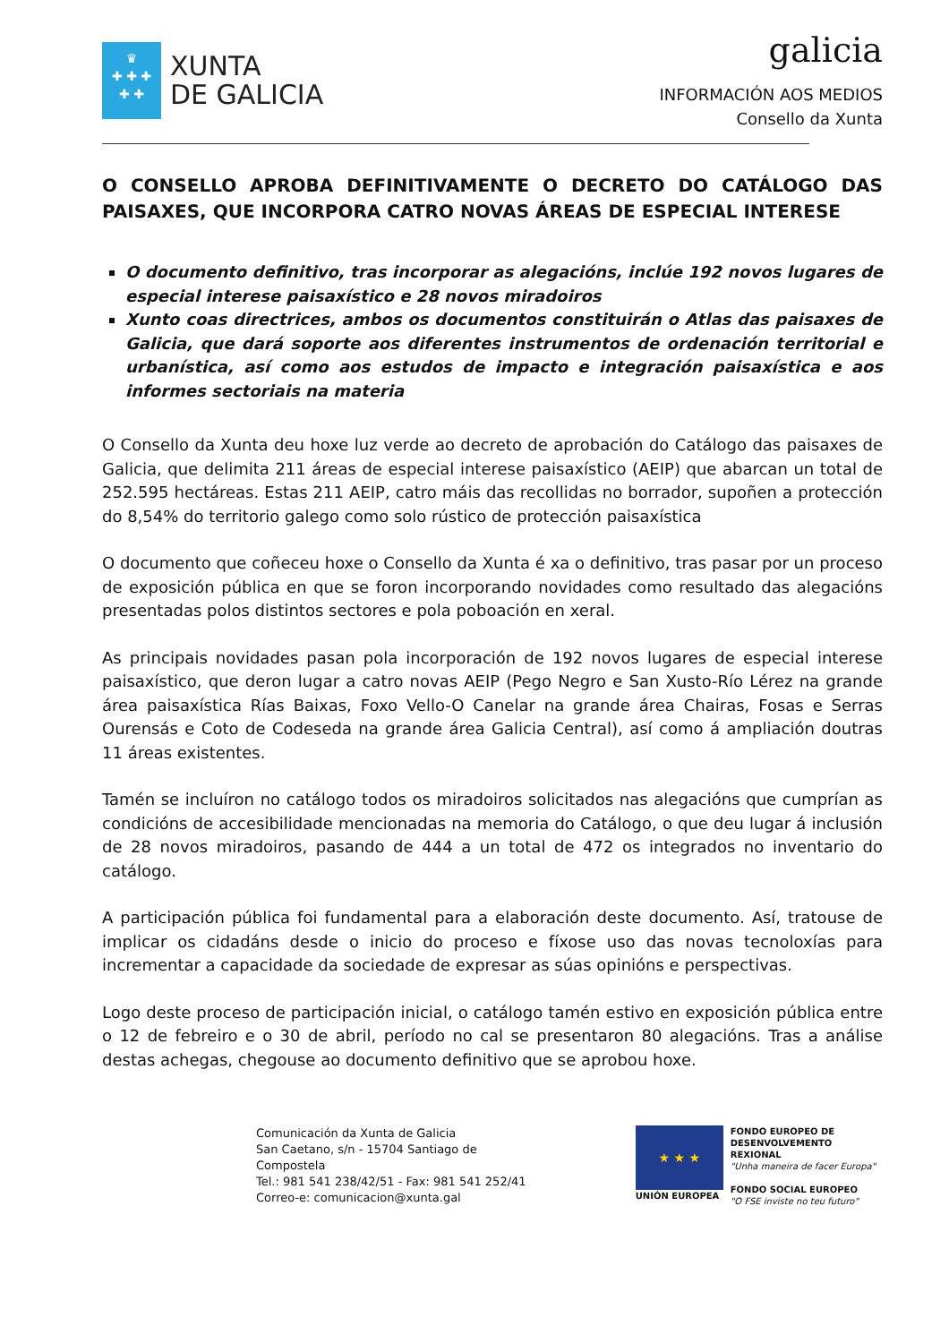♛
✚ ✚ ✚
✚ ✚
XUNTA
DE GALICIA
galicia
INFORMACIÓN AOS MEDIOS
Consello da Xunta
O CONSELLO APROBA DEFINITIVAMENTE O DECRETO DO CATÁLOGO DAS PAISAXES, QUE INCORPORA CATRO NOVAS ÁREAS DE ESPECIAL INTERESE
O documento definitivo, tras incorporar as alegacións, inclúe 192 novos lugares de especial interese paisaxístico e 28 novos miradoiros
Xunto coas directrices, ambos os documentos constituirán o Atlas das paisaxes de Galicia, que dará soporte aos diferentes instrumentos de ordenación territorial e urbanística, así como aos estudos de impacto e integración paisaxística e aos informes sectoriais na materia
O Consello da Xunta deu hoxe luz verde ao decreto de aprobación do Catálogo das paisaxes de Galicia, que delimita 211 áreas de especial interese paisaxístico (AEIP) que abarcan un total de 252.595 hectáreas. Estas 211 AEIP, catro máis das recollidas no borrador, supoñen a protección do 8,54% do territorio galego como solo rústico de protección paisaxística
O documento que coñeceu hoxe o Consello da Xunta é xa o definitivo, tras pasar por un proceso de exposición pública en que se foron incorporando novidades como resultado das alegacións presentadas polos distintos sectores e pola poboación en xeral.
As principais novidades pasan pola incorporación de 192 novos lugares de especial interese paisaxístico, que deron lugar a catro novas AEIP (Pego Negro e San Xusto-Río Lérez na grande área paisaxística Rías Baixas, Foxo Vello-O Canelar na grande área Chairas, Fosas e Serras Ourensás e Coto de Codeseda na grande área Galicia Central), así como á ampliación doutras 11 áreas existentes.
Tamén se incluíron no catálogo todos os miradoiros solicitados nas alegacións que cumprían as condicións de accesibilidade mencionadas na memoria do Catálogo, o que deu lugar á inclusión de 28 novos miradoiros, pasando de 444 a un total de 472 os integrados no inventario do catálogo.
A participación pública foi fundamental para a elaboración deste documento. Así, tratouse de implicar os cidadáns desde o inicio do proceso e fíxose uso das novas tecnoloxías para incrementar a capacidade da sociedade de expresar as súas opinións e perspectivas.
Logo deste proceso de participación inicial, o catálogo tamén estivo en exposición pública entre o 12 de febreiro e o 30 de abril, período no cal se presentaron 80 alegacións. Tras a análise destas achegas, chegouse ao documento definitivo que se aprobou hoxe.
Comunicación da Xunta de Galicia
San Caetano, s/n - 15704 Santiago de Compostela
Tel.: 981 541 238/42/51 - Fax: 981 541 252/41
Correo-e: comunicacion@xunta.gal
★ ★ ★
UNIÓN EUROPEA
FONDO EUROPEO DE
DESENVOLVEMENTO REXIONAL
"Unha maneira de facer Europa"
FONDO SOCIAL EUROPEO
"O FSE inviste no teu futuro"